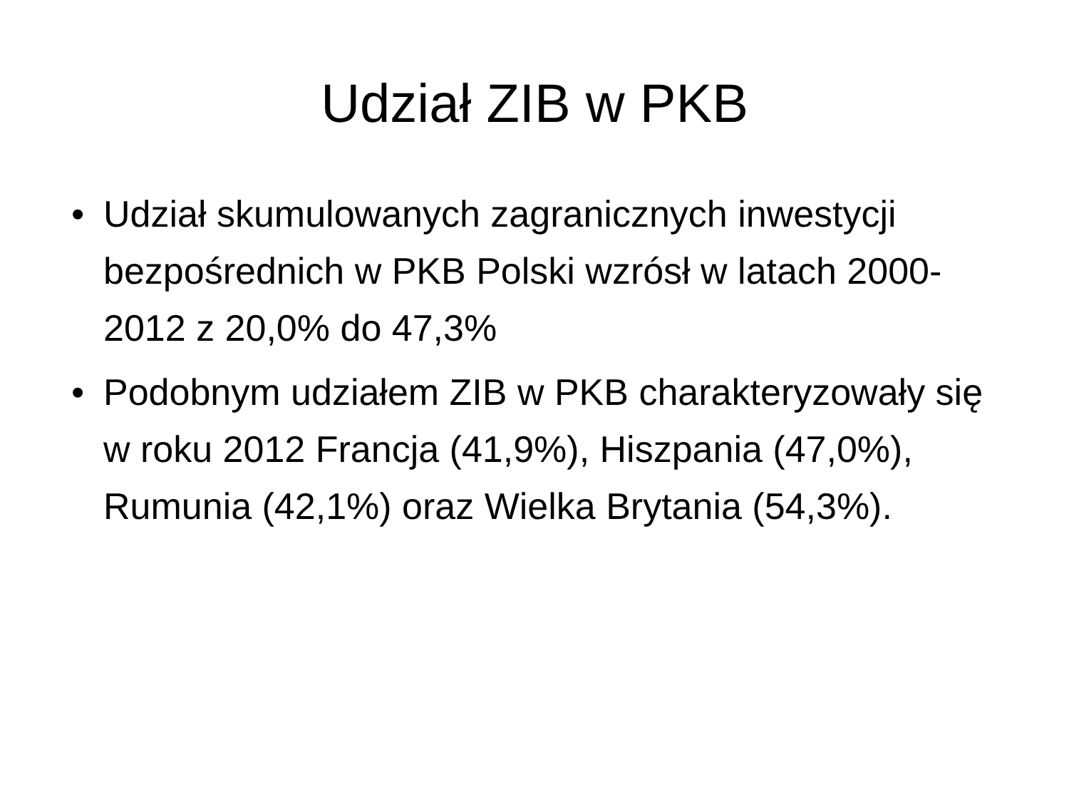Udział ZIB w PKB
• Udział skumulowanych zagranicznych inwestycji bezpośrednich w PKB Polski wzrósł w latach 2000-2012 z 20,0% do 47,3%
• Podobnym udziałem ZIB w PKB charakteryzowały się w roku 2012 Francja (41,9%), Hiszpania (47,0%), Rumunia (42,1%) oraz Wielka Brytania (54,3%).